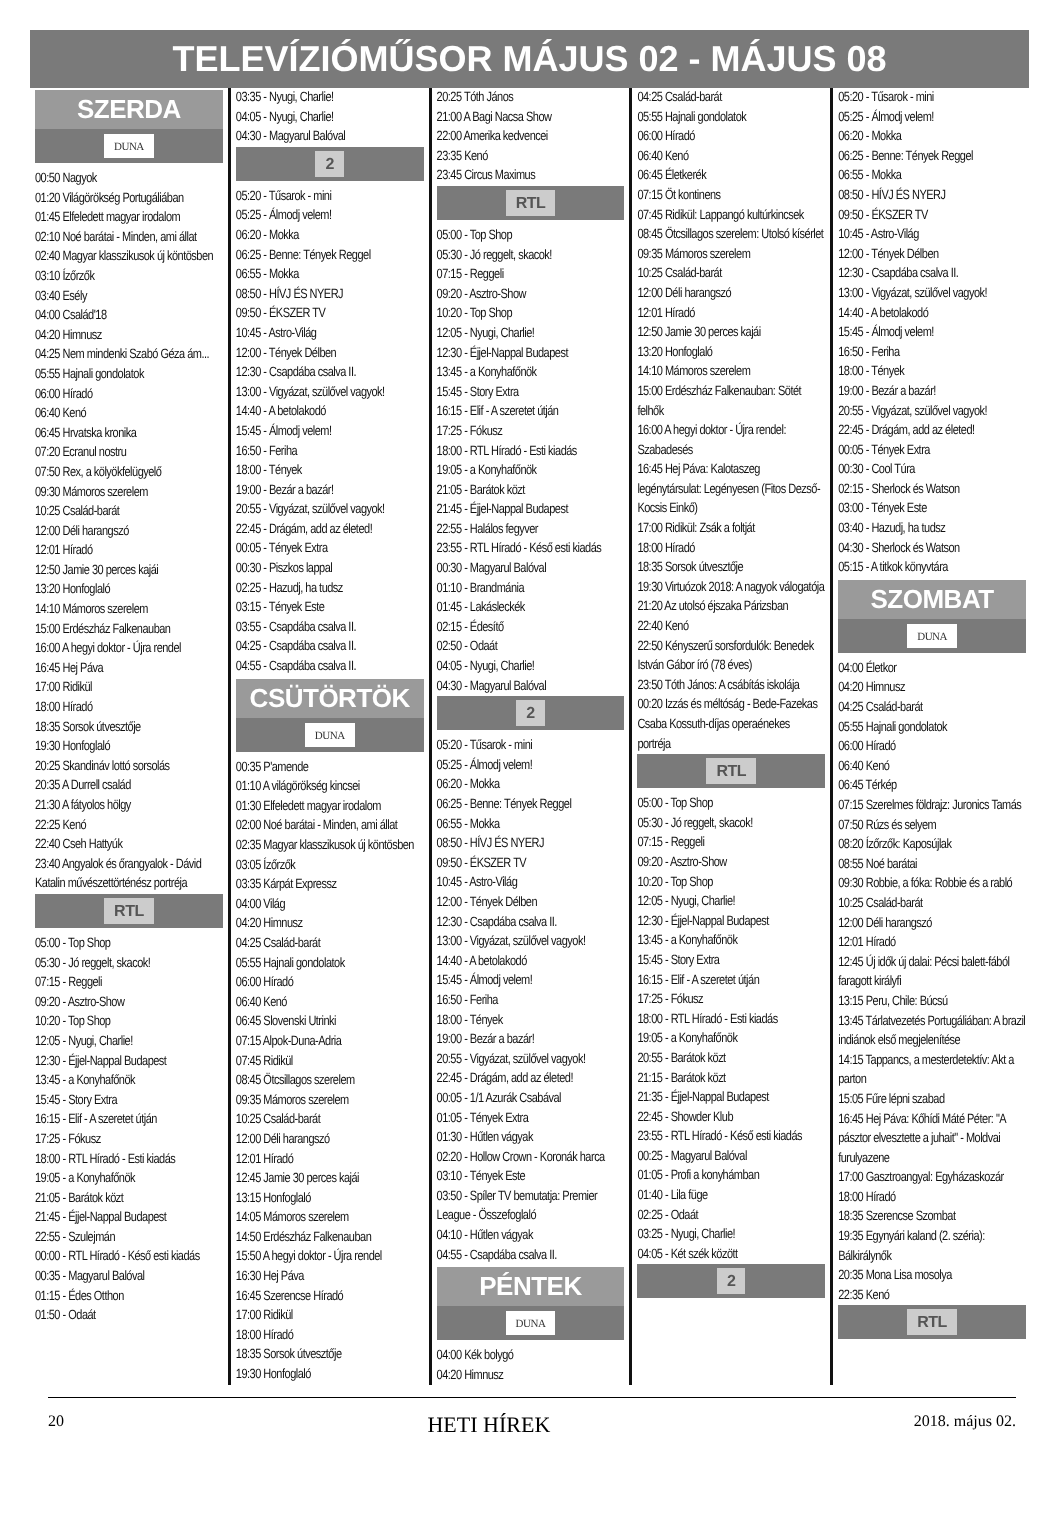TELEVÍZIÓMŰSOR MÁJUS 02 - MÁJUS 08
SZERDA
DUNA
00:50 Nagyok
01:20 Világörökség Portugáliában
01:45 Elfeledett magyar irodalom
02:10 Noé barátai - Minden, ami állat
02:40 Magyar klasszikusok új köntösben
03:10 Ízőrzők
03:40 Esély
04:00 Család'18
04:20 Himnusz
04:25 Nem mindenki Szabó Géza ám...
05:55 Hajnali gondolatok
06:00 Híradó
06:40 Kenó
06:45 Hrvatska kronika
07:20 Ecranul nostru
07:50 Rex, a kölyökfelügyelő
09:30 Mámoros szerelem
10:25 Család-barát
12:00 Déli harangszó
12:01 Híradó
12:50 Jamie 30 perces kajái
13:20 Honfoglaló
14:10 Mámoros szerelem
15:00 Erdészház Falkenauban
16:00 A hegyi doktor - Újra rendel
16:45 Hej Páva
17:00 Ridikül
18:00 Híradó
18:35 Sorsok útvesztője
19:30 Honfoglaló
20:25 Skandináv lottó sorsolás
20:35 A Durrell család
21:30 A fátyolos hölgy
22:25 Kenó
22:40 Cseh Hattyúk
23:40 Angyalok és őrangyalok - Dávid Katalin művészettörténész portréja
RTL
05:00 - Top Shop
05:30 - Jó reggelt, skacok!
07:15 - Reggeli
09:20 - Asztro-Show
10:20 - Top Shop
12:05 - Nyugi, Charlie!
12:30 - Éjjel-Nappal Budapest
13:45 - a Konyhafőnök
15:45 - Story Extra
16:15 - Elif - A szeretet útján
17:25 - Fókusz
18:00 - RTL Híradó - Esti kiadás
19:05 - a Konyhafőnök
21:05 - Barátok közt
21:45 - Éjjel-Nappal Budapest
22:55 - Szulejmán
00:00 - RTL Híradó - Késő esti kiadás
00:35 - Magyarul Balóval
01:15 - Édes Otthon
01:50 - Odaát
03:35 - Nyugi, Charlie!
04:05 - Nyugi, Charlie!
04:30 - Magyarul Balóval
2
05:20 - Tűsarok - mini
05:25 - Álmodj velem!
06:20 - Mokka
06:25 - Benne: Tények Reggel
06:55 - Mokka
08:50 - HÍVJ ÉS NYERJ
09:50 - ÉKSZER TV
10:45 - Astro-Világ
12:00 - Tények Délben
12:30 - Csapdába csalva II.
13:00 - Vigyázat, szülővel vagyok!
14:40 - A betolakodó
15:45 - Álmodj velem!
16:50 - Feriha
18:00 - Tények
19:00 - Bezár a bazár!
20:55 - Vigyázat, szülővel vagyok!
22:45 - Drágám, add az életed!
00:05 - Tények Extra
00:30 - Piszkos lappal
02:25 - Hazudj, ha tudsz
03:15 - Tények Este
03:55 - Csapdába csalva II.
04:25 - Csapdába csalva II.
04:55 - Csapdába csalva II.
CSÜTÖRTÖK
DUNA
00:35 P'amende
01:10 A világörökség kincsei
01:30 Elfeledett magyar irodalom
02:00 Noé barátai - Minden, ami állat
02:35 Magyar klasszikusok új köntösben
03:05 Ízőrzők
03:35 Kárpát Expressz
04:00 Világ
04:20 Himnusz
04:25 Család-barát
05:55 Hajnali gondolatok
06:00 Híradó
06:40 Kenó
06:45 Slovenski Utrinki
07:15 Alpok-Duna-Adria
07:45 Ridikül
08:45 Ötcsillagos szerelem
09:35 Mámoros szerelem
10:25 Család-barát
12:00 Déli harangszó
12:01 Híradó
12:45 Jamie 30 perces kajái
13:15 Honfoglaló
14:05 Mámoros szerelem
14:50 Erdészház Falkenauban
15:50 A hegyi doktor - Újra rendel
16:30 Hej Páva
16:45 Szerencse Híradó
17:00 Ridikül
18:00 Híradó
18:35 Sorsok útvesztője
19:30 Honfoglaló
20:25 Tóth János
21:00 A Bagi Nacsa Show
22:00 Amerika kedvencei
23:35 Kenó
23:45 Circus Maximus
RTL
05:00 - Top Shop
05:30 - Jó reggelt, skacok!
07:15 - Reggeli
09:20 - Asztro-Show
10:20 - Top Shop
12:05 - Nyugi, Charlie!
12:30 - Éjjel-Nappal Budapest
13:45 - a Konyhafőnök
15:45 - Story Extra
16:15 - Elif - A szeretet útján
17:25 - Fókusz
18:00 - RTL Híradó - Esti kiadás
19:05 - a Konyhafőnök
21:05 - Barátok közt
21:45 - Éjjel-Nappal Budapest
22:55 - Halálos fegyver
23:55 - RTL Híradó - Késő esti kiadás
00:30 - Magyarul Balóval
01:10 - Brandmánia
01:45 - Lakásleckék
02:15 - Édesítő
02:50 - Odaát
04:05 - Nyugi, Charlie!
04:30 - Magyarul Balóval
2
05:20 - Tűsarok - mini
05:25 - Álmodj velem!
06:20 - Mokka
06:25 - Benne: Tények Reggel
06:55 - Mokka
08:50 - HÍVJ ÉS NYERJ
09:50 - ÉKSZER TV
10:45 - Astro-Világ
12:00 - Tények Délben
12:30 - Csapdába csalva II.
13:00 - Vigyázat, szülővel vagyok!
14:40 - A betolakodó
15:45 - Álmodj velem!
16:50 - Feriha
18:00 - Tények
19:00 - Bezár a bazár!
20:55 - Vigyázat, szülővel vagyok!
22:45 - Drágám, add az életed!
00:05 - 1/1 Azurák Csabával
01:05 - Tények Extra
01:30 - Hűtlen vágyak
02:20 - Hollow Crown - Koronák harca
03:10 - Tények Este
03:50 - Spíler TV bemutatja: Premier League - Összefoglaló
04:10 - Hűtlen vágyak
04:55 - Csapdába csalva II.
PÉNTEK
DUNA
04:00 Kék bolygó
04:20 Himnusz
04:25 Család-barát
05:55 Hajnali gondolatok
06:00 Híradó
06:40 Kenó
06:45 Életkerék
07:15 Öt kontinens
07:45 Ridikül: Lappangó kultúrkincsek
08:45 Ötcsillagos szerelem: Utolsó kísérlet
09:35 Mámoros szerelem
10:25 Család-barát
12:00 Déli harangszó
12:01 Híradó
12:50 Jamie 30 perces kajái
13:20 Honfoglaló
14:10 Mámoros szerelem
15:00 Erdészház Falkenauban: Sötét felhők
16:00 A hegyi doktor - Újra rendel: Szabadesés
16:45 Hej Páva: Kalotaszeg legénytársulat: Legényesen (Fitos Dezső-Kocsis Einkő)
17:00 Ridikül: Zsák a foltját
18:00 Híradó
18:35 Sorsok útvesztője
19:30 Virtuózok 2018: A nagyok válogatója
21:20 Az utolsó éjszaka Párizsban
22:40 Kenó
22:50 Kényszerű sorsfordulók: Benedek István Gábor író (78 éves)
23:50 Tóth János: A csábítás iskolája
00:20 Izzás és méltóság - Bede-Fazekas Csaba Kossuth-díjas operaénekes portréja
RTL
05:00 - Top Shop
05:30 - Jó reggelt, skacok!
07:15 - Reggeli
09:20 - Asztro-Show
10:20 - Top Shop
12:05 - Nyugi, Charlie!
12:30 - Éjjel-Nappal Budapest
13:45 - a Konyhafőnök
15:45 - Story Extra
16:15 - Elif - A szeretet útján
17:25 - Fókusz
18:00 - RTL Híradó - Esti kiadás
19:05 - a Konyhafőnök
20:55 - Barátok közt
21:15 - Barátok közt
21:35 - Éjjel-Nappal Budapest
22:45 - Showder Klub
23:55 - RTL Híradó - Késő esti kiadás
00:25 - Magyarul Balóval
01:05 - Profi a konyhámban
01:40 - Lila füge
02:25 - Odaát
03:25 - Nyugi, Charlie!
04:05 - Két szék között
2
05:20 - Tűsarok - mini
05:25 - Álmodj velem!
06:20 - Mokka
06:25 - Benne: Tények Reggel
06:55 - Mokka
08:50 - HÍVJ ÉS NYERJ
09:50 - ÉKSZER TV
10:45 - Astro-Világ
12:00 - Tények Délben
12:30 - Csapdába csalva II.
13:00 - Vigyázat, szülővel vagyok!
14:40 - A betolakodó
15:45 - Álmodj velem!
16:50 - Feriha
18:00 - Tények
19:00 - Bezár a bazár!
20:55 - Vigyázat, szülővel vagyok!
22:45 - Drágám, add az életed!
00:05 - Tények Extra
00:30 - Cool Túra
02:15 - Sherlock és Watson
03:00 - Tények Este
03:40 - Hazudj, ha tudsz
04:30 - Sherlock és Watson
05:15 - A titkok könyvtára
SZOMBAT
DUNA
04:00 Életkor
04:20 Himnusz
04:25 Család-barát
05:55 Hajnali gondolatok
06:00 Híradó
06:40 Kenó
06:45 Térkép
07:15 Szerelmes földrajz: Juronics Tamás
07:50 Rúzs és selyem
08:20 Ízőrzők: Kaposújlak
08:55 Noé barátai
09:30 Robbie, a fóka: Robbie és a rabló
10:25 Család-barát
12:00 Déli harangszó
12:01 Híradó
12:45 Új idők új dalai: Pécsi balett-fából faragott királyfi
13:15 Peru, Chile: Búcsú
13:45 Tárlatvezetés Portugáliában: A brazil indiánok első megjelenítése
14:15 Tappancs, a mesterdetektív: Akt a parton
15:05 Fűre lépni szabad
16:45 Hej Páva: Kőhídi Máté Péter: "A pásztor elvesztette a juhait" - Moldvai furulyazene
17:00 Gasztroangyal: Egyházaskozár
18:00 Híradó
18:35 Szerencse Szombat
19:35 Egynyári kaland (2. széria): Bálkirálynők
20:35 Mona Lisa mosolya
22:35 Kenó
RTL
20 HETI HÍREK 2018. május 02.